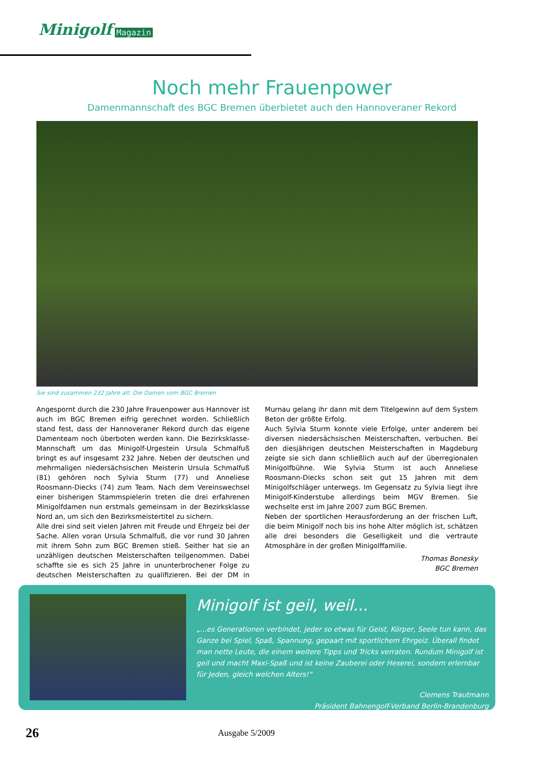Minigolf Magazin
Noch mehr Frauenpower
Damenmannschaft des BGC Bremen überbietet auch den Hannoveraner Rekord
Sie sind zusammen 232 Jahre alt: Die Damen vom BGC Bremen
Angespornt durch die 230 Jahre Frauenpower aus Hannover ist auch im BGC Bremen eifrig gerechnet worden. Schließlich stand fest, dass der Hannoveraner Rekord durch das eigene Damenteam noch überboten werden kann. Die Bezirksklasse-Mannschaft um das Minigolf-Urgestein Ursula Schmalfuß bringt es auf insgesamt 232 Jahre. Neben der deutschen und mehrmaligen niedersächsischen Meisterin Ursula Schmalfuß (81) gehören noch Sylvia Sturm (77) und Anneliese Roosmann-Diecks (74) zum Team. Nach dem Vereinswechsel einer bisherigen Stammspielerin treten die drei erfahrenen Minigolfdamen nun erstmals gemeinsam in der Bezirksklasse Nord an, um sich den Bezirksmeistertitel zu sichern.
Alle drei sind seit vielen Jahren mit Freude und Ehrgeiz bei der Sache. Allen voran Ursula Schmalfuß, die vor rund 30 Jahren mit ihrem Sohn zum BGC Bremen stieß. Seither hat sie an unzähligen deutschen Meisterschaften teilgenommen. Dabei schaffte sie es sich 25 Jahre in ununterbrochener Folge zu deutschen Meisterschaften zu qualifizieren. Bei der DM in Murnau gelang ihr dann mit dem Titelgewinn auf dem System Beton der größte Erfolg.
Auch Sylvia Sturm konnte viele Erfolge, unter anderem bei diversen niedersächsischen Meisterschaften, verbuchen. Bei den diesjährigen deutschen Meisterschaften in Magdeburg zeigte sie sich dann schließlich auch auf der überregionalen Minigolfbühne. Wie Sylvia Sturm ist auch Anneliese Roosmann-Diecks schon seit gut 15 Jahren mit dem Minigolfschläger unterwegs. Im Gegensatz zu Sylvia liegt ihre Minigolf-Kinderstube allerdings beim MGV Bremen. Sie wechselte erst im Jahre 2007 zum BGC Bremen.
Neben der sportlichen Herausforderung an der frischen Luft, die beim Minigolf noch bis ins hohe Alter möglich ist, schätzen alle drei besonders die Geselligkeit und die vertraute Atmosphäre in der großen Minigolffamilie.
Thomas Bonesky
BGC Bremen
Minigolf ist geil, weil...
„...es Generationen verbindet, jeder so etwas für Geist, Körper, Seele tun kann, das Ganze bei Spiel, Spaß, Spannung, gepaart mit sportlichem Ehrgeiz. Überall findet man nette Leute, die einem weitere Tipps und Tricks verraten. Rundum Minigolf ist geil und macht Maxi-Spaß und ist keine Zauberei oder Hexerei, sondern erlernbar für Jeden, gleich welchen Alters!“
Clemens Trautmann
Präsident Bahnengolf-Verband Berlin-Brandenburg
26 Ausgabe 5/2009